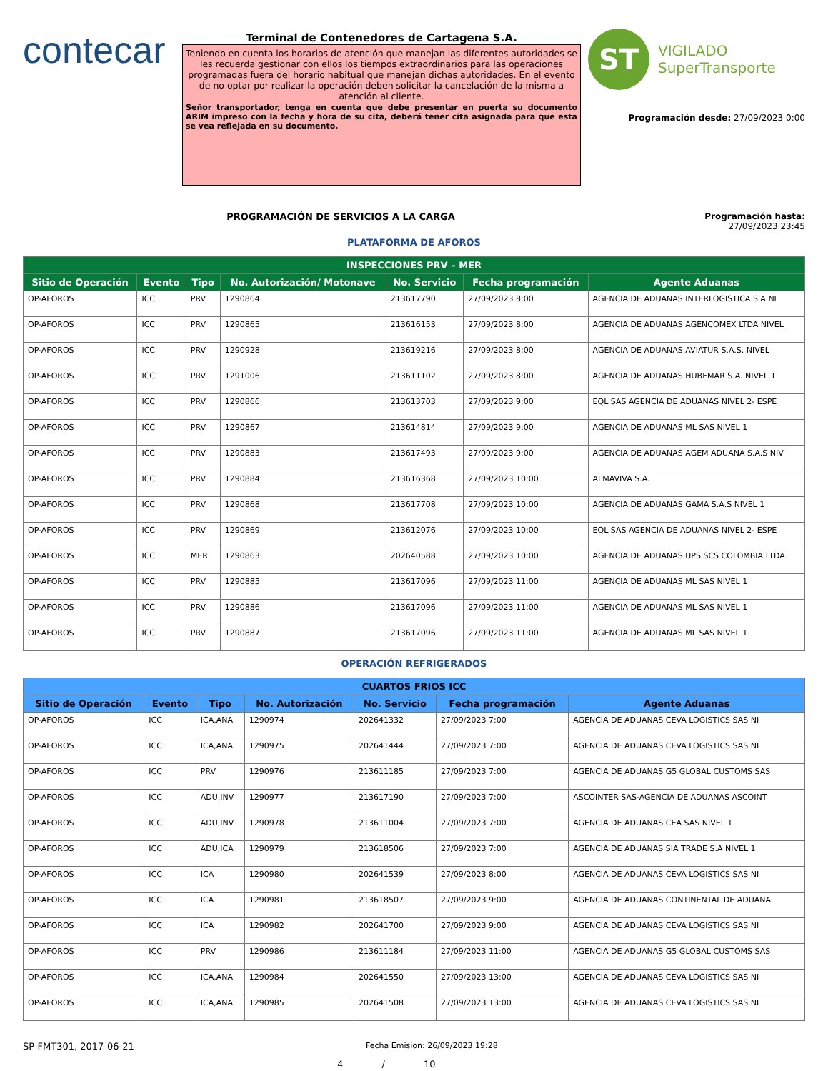contecar
Terminal de Contenedores de Cartagena S.A.
Teniendo en cuenta los horarios de atención que manejan las diferentes autoridades se les recuerda gestionar con ellos los tiempos extraordinarios para las operaciones programadas fuera del horario habitual que manejan dichas autoridades. En el evento de no optar por realizar la operación deben solicitar la cancelación de la misma a atención al cliente.
Señor transportador, tenga en cuenta que debe presentar en puerta su documento ARIM impreso con la fecha y hora de su cita, deberá tener cita asignada para que esta se vea reflejada en su documento.
ST
VIGILADO
SuperTransporte
Programación desde: 27/09/2023 0:00
PROGRAMACIÓN DE SERVICIOS A LA CARGA Programación hasta: 27/09/2023 23:45
PLATAFORMA DE AFOROS
| INSPECCIONES PRV – MER | | | | | | |
| --- | --- | --- | --- | --- | --- | --- |
| Sitio de Operación | Evento | Tipo | No. Autorización/ Motonave | No. Servicio | Fecha programación | Agente Aduanas |
| OP-AFOROS | ICC | PRV | 1290864 | 213617790 | 27/09/2023 8:00 | AGENCIA DE ADUANAS INTERLOGISTICA S A NI |
| OP-AFOROS | ICC | PRV | 1290865 | 213616153 | 27/09/2023 8:00 | AGENCIA DE ADUANAS AGENCOMEX LTDA NIVEL |
| OP-AFOROS | ICC | PRV | 1290928 | 213619216 | 27/09/2023 8:00 | AGENCIA DE ADUANAS AVIATUR S.A.S. NIVEL |
| OP-AFOROS | ICC | PRV | 1291006 | 213611102 | 27/09/2023 8:00 | AGENCIA DE ADUANAS HUBEMAR S.A. NIVEL 1 |
| OP-AFOROS | ICC | PRV | 1290866 | 213613703 | 27/09/2023 9:00 | EQL SAS AGENCIA DE ADUANAS NIVEL 2- ESPE |
| OP-AFOROS | ICC | PRV | 1290867 | 213614814 | 27/09/2023 9:00 | AGENCIA DE ADUANAS ML SAS NIVEL 1 |
| OP-AFOROS | ICC | PRV | 1290883 | 213617493 | 27/09/2023 9:00 | AGENCIA DE ADUANAS AGEM ADUANA S.A.S NIV |
| OP-AFOROS | ICC | PRV | 1290884 | 213616368 | 27/09/2023 10:00 | ALMAVIVA S.A. |
| OP-AFOROS | ICC | PRV | 1290868 | 213617708 | 27/09/2023 10:00 | AGENCIA DE ADUANAS GAMA S.A.S NIVEL 1 |
| OP-AFOROS | ICC | PRV | 1290869 | 213612076 | 27/09/2023 10:00 | EQL SAS AGENCIA DE ADUANAS NIVEL 2- ESPE |
| OP-AFOROS | ICC | MER | 1290863 | 202640588 | 27/09/2023 10:00 | AGENCIA DE ADUANAS UPS SCS COLOMBIA LTDA |
| OP-AFOROS | ICC | PRV | 1290885 | 213617096 | 27/09/2023 11:00 | AGENCIA DE ADUANAS ML SAS NIVEL 1 |
| OP-AFOROS | ICC | PRV | 1290886 | 213617096 | 27/09/2023 11:00 | AGENCIA DE ADUANAS ML SAS NIVEL 1 |
| OP-AFOROS | ICC | PRV | 1290887 | 213617096 | 27/09/2023 11:00 | AGENCIA DE ADUANAS ML SAS NIVEL 1 |
OPERACIÓN REFRIGERADOS
| CUARTOS FRIOS ICC | | | | | | |
| --- | --- | --- | --- | --- | --- | --- |
| Sitio de Operación | Evento | Tipo | No. Autorización | No. Servicio | Fecha programación | Agente Aduanas |
| OP-AFOROS | ICC | ICA,ANA | 1290974 | 202641332 | 27/09/2023 7:00 | AGENCIA DE ADUANAS CEVA LOGISTICS SAS NI |
| OP-AFOROS | ICC | ICA,ANA | 1290975 | 202641444 | 27/09/2023 7:00 | AGENCIA DE ADUANAS CEVA LOGISTICS SAS NI |
| OP-AFOROS | ICC | PRV | 1290976 | 213611185 | 27/09/2023 7:00 | AGENCIA DE ADUANAS G5 GLOBAL CUSTOMS SAS |
| OP-AFOROS | ICC | ADU,INV | 1290977 | 213617190 | 27/09/2023 7:00 | ASCOINTER SAS-AGENCIA DE ADUANAS ASCOINT |
| OP-AFOROS | ICC | ADU,INV | 1290978 | 213611004 | 27/09/2023 7:00 | AGENCIA DE ADUANAS CEA SAS NIVEL 1 |
| OP-AFOROS | ICC | ADU,ICA | 1290979 | 213618506 | 27/09/2023 7:00 | AGENCIA DE ADUANAS SIA TRADE S.A NIVEL 1 |
| OP-AFOROS | ICC | ICA | 1290980 | 202641539 | 27/09/2023 8:00 | AGENCIA DE ADUANAS CEVA LOGISTICS SAS NI |
| OP-AFOROS | ICC | ICA | 1290981 | 213618507 | 27/09/2023 9:00 | AGENCIA DE ADUANAS CONTINENTAL DE ADUANA |
| OP-AFOROS | ICC | ICA | 1290982 | 202641700 | 27/09/2023 9:00 | AGENCIA DE ADUANAS CEVA LOGISTICS SAS NI |
| OP-AFOROS | ICC | PRV | 1290986 | 213611184 | 27/09/2023 11:00 | AGENCIA DE ADUANAS G5 GLOBAL CUSTOMS SAS |
| OP-AFOROS | ICC | ICA,ANA | 1290984 | 202641550 | 27/09/2023 13:00 | AGENCIA DE ADUANAS CEVA LOGISTICS SAS NI |
| OP-AFOROS | ICC | ICA,ANA | 1290985 | 202641508 | 27/09/2023 13:00 | AGENCIA DE ADUANAS CEVA LOGISTICS SAS NI |
SP-FMT301, 2017-06-21
Fecha Emision: 26/09/2023 19:28
4 / 10